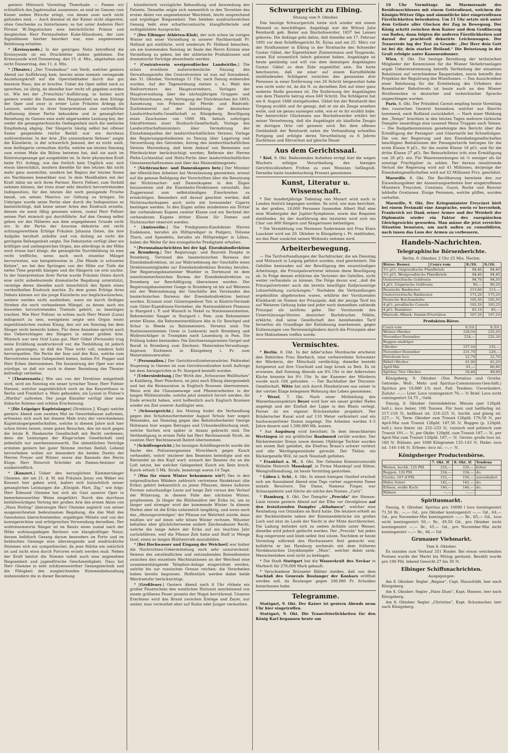gestern Mittwoch Vormittag Theerbude. — Fassen wir schließlich das Jagdresultat zusammen: es sind im Ganzen vom Kaiser sieben Hirsche erlegt, von denen zwei noch nicht gefunden sind. — Auch diesmal ist der Kaiser nicht abgereist, ohne Geschenke zu hinterlassen; so hat unter Anderen Herr Förster W.-Daguttschen eine beträchtliche Prämie und desgleichen Herr Forstaufseher Kube-Ißlaudszen, der zum Signalblasen hierher beordert war, eine angemessene Belohnung erhalten.
* [Kreissynode.] In der gestrigen Notiz betreffend die Kreissynode ist ein Druckfehler stehen geblieben. Die Kreissynode wird Donnerstag, den 15. d. Mts., abgehalten und nicht Donnerstag, den 11. d. Mts.
* [Theater.] „Der Troubadour“ von Verdi, welcher gestern Abend zur Aufführung kam, bewies seine niemals versagende Anziehungskraft auf die Opernliebhaber durch das gut besetzte Haus, das er brachte. Ueber die Oper selbst noch zu sprechen, ist übrig, da dieselbe hier recht oft gegeben worden ist. Wie bei der „Freischütz“-Aufführung, so hatten auch gestern wieder die Damen den Hauptantheil an dem Erfolge der Oper und zwar in erster Linie Fräulein Ardegg als Leonore, welche in ihrer Interpretation eine vortreffliche Auffassung dieser Partie bekundete und in gesanglicher Beziehung im Ganzen eine wohl abgerundete Leistung bot, der weder die gesangstechnische Gediegenheit noch die seelische Empfindung abging. Der Sängerin häufig selbst bei offener Szene gespendete reiche Beifall war ein durchaus wohlverdienter. In der Arie „Ein unnennbares Sehnen“ zeigte die Künstlerin, in der schwerlich Jemand, der es nicht weiß, eine Anfängerin vermuthen dürfte, welche am letzten Sonntag zum ersten Male die Bühne betreten hat, daß sie auch im Koloraturgesange gut ausgebildet ist. In ihrer physischen Kraft hatte Frl. Ardegg, wie das freilich kein Unglück war, sich etwas überschätzt, insofern dieselbe für den letzten Akt nicht mehr ganz ausreichte, sondern bei Beginn der letzten Szene ein Nachlassen bemerkbar war. In dem Maaßhalten mit der Kraft hätte sie sich ihren Partner, Herrn Fellner, zum Vorbild nehmen können, der trotz einer sehr deutlich hervortretenden Indisposition, für den letzten Akt noch genügende Frische besaß, um seinen Manrico zur Geltung zu bringen. Im Uebrigen wurde seine Partie aber durch die Indisposition so beeinträchtigt, daß keine seiner Arien den Eindruck erzielte, dessen sie sonst fähig gewesen wären, zumal Herr Fellner seinen Part mimisch gut durchführte. Auf den Gesang selbst gehen wir des Näheren aus dem angegebenen Grunde nicht ein. In der Partie der Azucena debutirte mit recht achtungswerthem Erfolge Fräulein Johanna Osten, die ihre Aufgabe herzhaft anfaßte und von Anfang an nicht die geringste Befangenheit zeigte. Die Debutantin verfügt über ein kräftiges und umfangreiches Organ, das allerdings in der Höhe noch etwas hart klingt; die gesangliche Durchbildung ist eine recht treffliche, wenn auch noch einzelne Mängel hervortreten, wie beispielsweise in „Die Hände in schweren Ketten“, wo bei den Sprüngen von der Höhe zur Tiefe die tiefen Töne gepreßt klangen und die Sängerin sie erst suchte. In der Interpretation ihrer Partie wurde Fräulein Osten durch eine nicht unbedeutende dramatische Begabung unterstützt, vermöge deren dieselbe auch hinsichtlich des Spiels einen vortheilhaften Eindruck machte. Zu dem guten Erfolge ihres Debuts können wir die junge Künstlerin nur beglückwünschen; weitere werden nicht ausbleiben, wenn sie durch fleißiges Streben die noch vorhandenen Mängel, zu denen auch ein bisweilen hervortretendes Tremolo gehört, zu beseitigen trachtet. Wie Herr Fellner, so schien auch Herr Monté (Luna) indisponirt zu sein, wenigstens zeigte sein Organ einen eigenthümlichen rauhen Klang, den wir am Sonntag bei dem Sänger nicht bemerkt haben. Für diese Annahme spricht auch das Ueberschlagen des Sängers in seiner großen Arie. Mimisch war sein Graf Luna gut. Herr Göbel (Fernando) trug seine Erzählung ausdrucksvoll vor, die Tonbildung ist jedoch noch gezwungen, so daß die Töne nicht voll, sondern hohl hervorquellen. Die Partie der Inez und des Ruiz, welche zum Hervortreten keine Gelegenheit bieten, hatten Frl. Popper und Herr Erben übernommen. Die Inszenirung der Oper war eine würdige, so daß wir auch in dieser Beziehung das Theater befriedigt verließen.
* [Theaternotiz.] Wie uns von der Direktion mitgetheilt wird, wird am Sonntag ein neuer lyrischer Tenor, Herr Folmer Hansen, welcher augenblicklich noch an das Konzerthaus in Berlin und Frankfurt a. Main gebunden, als Lyonel in Flotow's „Martha“ auftreten. Der junge Künstler verfügt über eine hübsche Stimme und schöne Erscheinung.
* [Die Leipziger Kupletsänger] (Direktion J. Kluge) welche gestern Abend zum zweiten Mal im Gewerbehause auftraten, erfreuten sich auch bei diesem Male trotz der verschiedenen Kupletsängergesellschaften, welche in diesem Jahre sich hier schon hören lassen, eines guten Besuches, den sie auch gegen die letzte R. Hankesche Gesellschaft mit Recht verdienen, denn die Leistungen der Kluge'schen Gesellschaft sind jedenfalls nur anerkennenswerth. Die sämmtlichen Vorträge ernteten gestern bei guter Stimme reichen Beifall. Lobend hervorheben wollen wir besonders die beiden Duetts der Herren Freyer und Winter, sowie das Basssolo des Herrn Kluge. Herr Heinrich Schröder als Damen-Imitator ist unübertrefflich.
* [Konzert.] Ueber den herzoglichen Kammersänger Glomme, der am 21. d. M. mit Fräulein Jenny von Weber ein Konzert hier geben wird, äußert sich hinsichtlich seiner gesanglichen Leistungen die „Königsb. Hart. Ztg.“ wie folgt: Herr Edmund Glomme hat sich als Gast unserer Oper in bemerkenswerther Weise eingeführt. Durch den durchaus beifallswürdigen Vortrag der großen Arie des ersten Aktes von „Hans Heiling“ überzeugte Herr Glomme sogleich von seiner ausgezeichneten bedeutsamen Begabung, die das Maß des Gewohnten überschreitenden, ergiebigen Mitteln und von der kunstgerechten und erfolgreichen Verwendung derselben. Der wohlrenommirte Sänger ist im Besitz eines zumal nach der Höhe wohlausgiebigen Baritons von klangkräftiger Natur, dessen helldisch Gesang darum besonders im Forte und im heldischen Gesange eine überzeugende und eindrückliche Stimmen sich ein sympathischer, da jene Stärke ein natürlich ist und nicht etwa durch Forciren erzielt werden muß. Neben der Kraft besitzt die Stimme indeß auch eine angenehme Biegsamkeit und jugendfrische Geschmeidigkeit. Dazu hat Herr Glomme in sehr schätzenswerther Gesangstechnik und die Fähigkeit des ausgleichenden Stimmenbehandlung insbesondere die in dieser Beziehung
künstlerisch vorzügliche Behandlung und Anwendung des Falsetts. Dasselbe zeigte sich namentlich in den Terzetten des ersten Aktes von angenehmster Weichheit, leicht ansprechend und ergiebiger Biegsamkeit. Den beleben ausdrucksreichen Gesang hebt eine scharfaccentuirte, klangfördernde und wohlgebildete Aussprache.
* [Der Elbinger Athleten-Klub], der sich schon im vorigen Winter mit einer Vorstellung in unserer Nachbarstadt Pr. Holland gut einführte, wird wiederum Pr. Holland besuchen, um am kommenden Sonntag im Saale des Herrn Kirsten eine Vorstellung zu geben, bei der athletische Produktionen und dramatische Vorträge abwechseln werden.
* [Centralverein westpreußischer Landwirthe.] Die schon erwähnte außerordentliche Sitzung des Verwaltungsraths des Centralvereins ist nun auf Sonnabend, den 31. Oktober, Vormittags 11 Uhr, nach Danzig einberufen worden. Auf der Tagesordnung stehen u. A.: Wahl des Stellvertreters des Hauptvorsteherѕ, Vorlagen der Hauptverwaltung über die nächstjährigen Gruppen- und Distriktsschauen, resp. Vertagung der Distriktsschau bis 1893; Aussetzung von Prämien für Pferde- und Rindvieh-Zuchtmaterial auf der Ausstellung der deutschen Landwirthschafts-Gesellschaft zu Königsberg; Bewilligung eines Zuschusses von 1000 Mk. behufs sofortigen Inkrafttretens einer Stutbuch-Gesellschaft; Vorlage des Landwirthschaftsministers über Vermehrung der Einnahmequellen der landwirthschaftlichen Vereine; Vorlage des Regierungspräsidenten zu Danzig über Lagerung und Verwerthung des Getreides; Antrag des landwirthschaftlichen Vereins Marienburg, daß beim Ankauf von Remonten nur Pferdezüchter berücksichtigt werden; Referate der Herren Plehn-Lichtenthal und Holtz-Parlin über landwirthschaftliches Genossenschaftswesen und über das Heimstättengesetz.
* [Nichtraucher- und Damenkupees betr.] Der Minister der öffentlichen Arbeiten hat Veranlassung genommen, erneut auf die genaue Befolgung der Vorschriften über die Benutzung der Nichtraucher- und Damenkupees in den Zügen hinzuweisen und die Eisenbahn-Direktionen veranlaßt, das Zugpersonal zum selbstständigen Einschreiten zu ermächtigen. Besonders soll darauf geachtet werden, daß Nichtraucherkupees auch nicht mit brennender Cigarre bestiegen werden. In den Zügen sollen mindestens ein Drittel der vorhandenen Kupees zweiter Klasse und ein Sechstel der vorhandenen Kupees dritter Klasse für Damen und Nichtraucher reservirt werden.
* [Amtsweihe.] Die Predigtamts-Kandidaten Herren Endemann, berufen als Hilfsprediger in Podgorz, Diözese Thorn, und Spendelin, berufen als Hilfsprediger in Löbau, haben die Weihe für das evangelische Predigtamt erhalten.
* [Personalnachrichten bei der kgl. Eisenbahndirektion zu Bromberg.] Der Regierungs- und Baurath Doepke in Bromberg, Vorstand des bautechnischen Bureaus der Eisenbahndirektion, ist zur Wahrnehmung der Geschäfte eines Direktionsmitgliedes zur Eisenbahndirektion Breslau berufen. Der Regierungsbaumeister Woehler in Dortmund ist dem maschinentechnischen Bureau der Eisenbahndirektion zu Bromberg zur Beschäftigung überwiesen worden. Der Regierungsbaumeister Goege in Bromberg ist bis auf Weiteres mit der Wahrnehmung der Geschäfte des Vorstandes des bautechnischen Bureaus der Eisenbahndirektion betraut worden. Ernannt sind: Güterexpedient Tolz in Küstrin-Vorstadt zum Güter-Expeditions-Vorsteher, die Stationsdiätare Plamann in Stargard i. P. und Wunsch in Nakel zu Stationsassistenten, Bahnmeister Saager in Stargard i. Pom. zum Bahnmeister erster Klasse, die Bahnmeisterdiätare Abs in Gr. Boschpol und Schur in Rheda zu Bahnmeistern. Versetzt sind: Die Stationsassistenten Giese in Laskowitz nach Bromberg und Wollenschläger in Trampken nach Lauenburg in Pom. Die Prüfung haben bestanden: Die Zeichnerasspiranten Gorgel und Boraß in Bromberg zum Zeichner, Materialien-Verwaltungs-Aspirant Eschment in Königsberg i. Pr. zum Materialienverwalter.
* [Personalien.] Der Gerichtsvollzieheranwärter, Feldwebel Stupening in Gnesen ist zum Gerichtsvollzieher kraft Auftrags bei dem Amtsgerichte in Pr. Stargard bestellt worden.
* [Uebersiedelung.] Der Wirth des „Schwarzen Wallfisches“ in Kahlberg, Herr Püncherа, ist jetzt nach Elbing übergesiedelt und hat die Restauration in Englisch Brunnen übernommen. Wenn erst die Chausseewege und Pflasterarbeiten in der langen Mühlenstraße, welche jetzt ziemlich forcirt werden, ihr Ende erreicht haben, wird hoffentlich auch Englisch Brunnen wieder ein Ziel unserer Ausflügler sein.
* [Schwurgericht.] Am Montag findet die Verhandlung gegen den Schuhmachermeister August Schulz hier wegen Meineides, am Dienstag gegen den Bahnhofsarbeiter George Hohmann hier wegen Betruges und Urkundenfälschung statt, welche Sachen erst später in Ansatz gebracht sind. Die Vertheidigung in ersten Falle hat Herr Rechtsanwalt Stroh, im zweiten Herr Rechtsanwalt Battré übernommen.
* [Schöffengericht.] Im heutigen Schöffengericht wurde die Sache des Polizeisergeanten Hirschbeck gegen Kusch verhandelt, welch' letzterer den Beamten beleidigte und ein Bierseidel an den Kopf warf; wonach der Beamte ihn an die Luft setzte, bei welcher Gelegenheit Kusch ein Bein brach. Kusch erhielt 5 Mk. Strafe, beantragt waren 14 Tage.
* [Was für einen Winter bekommen wir?] Das in den ostpreußischen Wäldern zahlreich vertretene Haidekraut (die Erika) gehört bekanntlich zu jenen Pflanzen, denen äußeren Formen naturkundige Leute auf lange Zeit voraus den Verlauf der Witterung, in diesem Falle den nächsten Winter, prophezeien. Je länger die Blüthenähre der Erika ist, um so länger und strenger wird der kommende Winter. In diesem Herbst aber ist die Erika unheimlich langährig, und wenn auch das „Ahnungsvermögen“ der Pflanze zur Wahrheit würde, dann müßten wir auf einen sehr bösen Winter rechnen. Mitunter behalten aber glücklicherweise andere Zeichendeuter Recht, welche die lange Aehre der Erika auf ein feuchtes Jahr zurückführen, weil die Pflanze Zeit hatte und Stoff in Menge fand, einen so langen Blüthentrieb auszubilden.
* [Bei Hochwasser und Eisgang der Weichsel] war bisher die Nachrichten-Uebermittelung noch sehr unzureichend. Seitens des umständlichen und zeitraubenden Botendienstes zwischen den einzelnen Wachtstationen an der Weichsel eine zusammenhängende Telephon-Anlage eingerichtet werden, welche bis zur russischen Grenze reichen; die Vorarbeiten haben bereits begonnen. Hoffentlich werden dabei beide Weichselufer berücksichtigt.
* [Großfeuer.] Gestern Abend nach 8 Uhr röthete ein großer Feuerschein den westlichen Horizont anscheinend von einem größeren Feuer jenseits der Nogat herrührend. Unseres Erachtens wird das Brand zwischen Einlage und Zeyer, nur weiter, man vermuthet aber auf Stuba oder Junger vermuthen.
Schwurgericht zu Elbing.
Sitzung vom 9. Oktober.
Das heutige Schwurgericht hatte sich wieder mit einem Meineid zu beschäftigen. Angeklagt war die Wittwe Julie Reinhardt geb. Bieler aus Bischofswerder, 1837 bei Lessen geboren. Die Anklage geht dahin, daß dieselbe am 17. Februar 1891 vor dem Schöffengericht Dt. Eylau und am 25. März vor der Strafkammer in Elbing in der Strafsache des Schneider Gustav Gäbel, der Eigenthümer Zimmermann und Taugowski, einen Eid wissentlich falsch geleistet haben. Angeklagte ist heute geständig und will von dem damaligen Angeklagten Gustav Gäbel zu dem Eide angestiftet sein. Sie hatte beschworen, daß sie einer auf einem Kartoffelfelde stattfindenden Schlägerei zwischen den genannten drei Personen in einer Entfernung von 20 Schritt beigewohnt habe was nicht wahr ist, da die N. zu derselben Zeit auf einer ganz anderen Stelle gewesen ist. Die Entfernung der Angeklagten von dem Thatorte betrug etwa 640 Schritt. Die Schlägerei hat am 8. August 1888 stattgefunden. Gäbel hat der Reinhardt den Vorgang erzählt und ihr gesagt, daß er sie als Zeuge ansehen wolle, und sie genau aussagen solle, wie er es ihr erzählt habe. Der Amtsrichter Glückmann aus Bischofswerder erklärt bei seiner Vernehmung, daß die Angeklagte als käufliche Zeugin im dortigen Orte viel genannt wird. Bei dem offenen Geständniß der Reinhardt nahm die Verhandlung schnellen Fortgang und erfolgte deren Verurtheilung zu 6 Jahren Zuchthaus und Ehrverlust auf gleiche Dauer.
Aus dem Gerichtssaal.
* Kiel, 8. Okt. Bedeutendes Aufsehen erregt hier die wegen Wuchers erfolgte Verurtheilung des hiesigen Gerichtsvollziehers Frohne zu zwei Monaten Gefängniß. Derselbe hatte hundertachtzig Prozent genommen.
Kunst, Literatur u. Wissenschaft.
* Der hundertjährige Todestag von Mozart wird auch in London festlich begangen werden. So wird, wie man berichtet, in der großen, 18,000 Personen fassenden Albert Hall eine eine Wiedergabe der Jupiter-Symphonie, sowie das Requiem stattfinden. An der Ausführung des letzteren wird sich ein Chor von 800 Sängern und Sängerinnen betheiligen.
* Die Vermählung von Hermann Sudermann mit Frau Klara Lauckner wird am 20. Oktober in Königsberg i. Pr. stattfinden, wo das Paar zunächst seinen Wohnsitz nehmen wird.
Arbeiterbewegung.
— Die Tarifverhandlungen der Buchdrucker, die am Dienstag und Mittwoch in Leipzig geführt wurden, sind gescheitert. Die Gehilfen bestanden auf der Bewilligung des neunstündigen Arbeitstags, die Prinzipalsvertreter lehnten diese Bewilligung ab. In Folge dessen erklärten die Vertreter der Gehilfen, nicht weiter verhandeln zu können. Die Folge davon war, „daß die Prinzipalvertreter auch die bereits bewilligte fünfprozentige Lohnerhöhung zurückzogen.“ Nachdem die Verhandlungen ergebnißlos abgebrochen waren, erklärte der Vorsitzenden Klinkhardt im Namen der Prinzipale, daß der jetzige Tarif bis auf Weiteres Geltung habe und jeder nach demselben zahlende Prinzipal als tariftreu gelte. Der Vorsitzende des Unterstützungs-Vereins deutscher Buchdrucker, Döblin, erklärte, daß seine Gesellschaft den bestehenden Tarif fernerhin als Grundlage der Entlohnung anerkennen, gegen Entlassungen von Vereinsmitgliedern durch die Prinzipale aber ihre Maßnahmen treffen werde.
Vermischtes.
* Berlin, 8. Okt. In der Adler'schen Mordsache erscheint den Behörden Frau Bierbach, eine verheirathete Schwester der Mörderin, der Mitschuld verdächtig; dieselbe besteht fortgesetzt auf ihre Unschuld und liegt krank zu Bett. Es ist erwiesen, daß Sonntag Abends um 8¾ Uhr in der Adlerschen Küche brannte bis 9½ Uhr. In der Kammer der Mörderin wurde auch Gift gefunden. — Der Buchhalter der Disconto-Gesellschaft, Witte hat sich durch Hinabstürzen aus seiner in der vierten Etage belegenen Wohnung das Leben genommen.
* Wesel, 7. Okt. Nach einer Mittheilung des Wasserbauinspektors Beyer wird hier ein neuer großer Hafen angelegt und der Einfluß der Lippe in den Rhein verlegt. Ferner ist ein eigener Brückenhafen projektirt. Der Brüderischer Kanal wird auf 110 Meter verbreitert und ein hochwasserfreier Damm angelegt. Die Arbeiten werden 4–5 Jahre dauern und 1,500,000 Mk. kosten.
* Aus Augsburg wird berichtet: In dem benachbarten Wertingen ist ein gräßlicher Raubmord verübt worden. Der Bäckermeister Braun sowie dessen 19jährige Tochter wurden mit einem Beil getödtet, die Ehefrau Braun's schwer verletzt und alle Werthgegenstände geraubt. Der Thäter, ein Bäckergeselle Will, ist nach Neustadt geflohen.
* Frankfurt a. M., 8. Okt. Der Geheime Kommerzienrath Wilhelm Heinrich Manskopf, in Firma Manskopf und Söhne, Weingroßhandlung, ist heute Vormittag gestorben.
* Lüben i. Schl., 6. Okt. In einem hiesigen Gasthof erschoß sich am Sonnabend Abend eine Tags vorher zugereiste Dame mittels Revolvers. Die Dame, Namens Finger, war Schauspielerin und führte als solche den Namen „Corti“.
* Hamburg, 8. Okt. Der Dampfer „Procida“ der Sloman-Linie rannte gestern Abend auf der Elbe vor Oevelgönne auf den festsitzenden Dampfer „Athabasca“, welcher eine Reisladung von Ostindien an Bord hatte. Die letztere erhielt an der Backbordseite neben der Kommandobrücke ein großes Loch und sitzt im Laufe der Nacht in der Mitte durchbrochen. Die Ladung befindet sich zu sieben Achteln unter Wasser, dieselbe wird jedoch gelöscht werden. Der „Procida“ hat jeden Bug eingerannt und blieb selbst fest sitzen. Nachdem er heute Vormittag während des Hochwassers flott gemacht war, kollidirte er bei Hamburg nochmals mit dem früheren Norddeutschen Lloyddampfer „Main“, welcher dabei sank; Menschenleben sind nicht zu beklagen.
* Die Stadt Stuttgart hat die Wasserkraft des Neckar in Marbach für 270,000 Mark gekauft.
* Verschiedene Brüsseler Blätter melden, daß von dem Nachlaß des Generals Boulanger der Konkurs eröffnet werden soll, da Boulanger gegen 200,000 Fr. Schulden hinterlassen habe.
Telegramme.
Stuttgart, 9. Okt. Der Kaiser ist gestern Abends neun Uhr hier eingetroffen.
Stuttgart, 9. Okt. Die Trauerfeierlichkeiten für den König Karl begannen heute um
10 Uhr Vormittags im Marmorsaale des Residenzschlosses mit einem Gottesdienst, welchem die Königin-Wittwe Olga und sämmtliche hier eingetroffenen Fürstlichkeiten beiwohnten. Um 11 Uhr setzte sich unter dem Geläute aller Glocken der Zug in Bewegung. Der König schritt zwischen dem Kaiser und dem Großherzog von Baden, dann folgten die anderen Fürstlichkeiten und darauf der prachtvoll dekorirte Leichenwagen. Der Trauerrede lag der Text zu Grunde: „Der Herr dein Gott ist bei dir, dein starker Heiland.“ Die Beisetzung in der Gruft erfolgte unter Kanonendonner.
Wien, 8. Okt. Die heutige Berathung der technischen Mitglieder der Kommission für die Wiener Verkehrsanlagen ergab Uebereinstimmung betreffs Vertheilung der einzelnen Bahnlinien auf verschiedene Bauperioden, sowie betreffs des Projektes der Regulirung des Wienflusses. — Das Ausschreiben einer Belohnung für die Ermittelung des Urhebers des Rosenthaler Bahnfrevels ist heute auch an den Wiener Straßenecken in deutscher und tschechischer Sprache angeschlagen worden.
Paris, 8. Okt. Der Präsident Carnot empfing heute Vormittag den russischen General Annenkow, welcher aus Biarritz kommend, nach Rußland zurückkehrt. — Nach einer Meldung des „Temps“ brachten in den letzten Tagen mehrere türkische Dampfer neuerdings eine tausend Mann Truppen nach Yemen. — Die Budgetkommission genehmigte den Bericht über die Ermäßigung der Passagier- und Gütertarife bei Schnellzügen. Die von der Regierung und den Eisenbahngesellschaften bewilligten Reduktionen der Passagiertarife betragen für die erste Klasse 9 pCt., für die zweite Klasse 18 pCt. und für die dritte Klasse 27 pCt. Bei Retourbilleten tritt eine Ermäßigung von 20 pCt. ein. Für Waarensendungen ist ⅕ weniger als für sonstige Frachtgüter zu zahlen. Der daraus resultirende Verlust der Regierung wird auf 41 Millionen, derjenige der Eisenbahngesellschaften wird auf 42 Millionen Frcs. geschätzt.
Marseille, 8. Okt. Die Bevölkerung bereitete den zur Einweihungsfeier der Assanirungsarbeiten hier eingetroffenen Ministern Freycinet, Constans, Guyot, Roche und Rouvier lebhafte Ovationen. Einige Personen, welche pfiffen, wurden verhaftet.
Marseille, 9. Okt. Der Kriegsminister Freycinet hielt bei einem Festmahl eine Ansprache, worin er hervorhob, Frankreich sei Dank seiner Armee und der Weisheit der Diplomatie wieder ein Faktor des europäischen Gleichgewichts geworden. Man müsse die jetzt erreichte Situation benutzen, um nach außen zu consolidiren, nach innen das Loos der Armen zu verbessern.
Handels-Nachrichten.
Telegraphische Börsenberichte.
Berlin, 9. Oktober, 2 Uhr 25 Min. Nachm.
| Börse: Besser. | Cours vom | 8./10. | 9./10. |
| --- | --- | --- | --- |
| 3½ pCt. Ostpreußische Pfandbriefe | | 94,40 | 94,40 |
| 3½ pCt. Westpreußische Pfandbriefe | | 94,40 | 94,40 |
| Oesterreichische Goldrente | | 94,70 | 94,50 |
| 4 pCt. Ungarische Goldrente | | 90,— | 90,20 |
| Russische Banknoten | | 213,60 | 213,— |
| Oesterreichische Banknoten | | 173,20 | 173,20 |
| Deutsche Reichsanleihe | | 105,50 | 105,50 |
| 4 pCt. preußische Consols | | 105,20 | 105,25 |
| 4 pCt. Rumänier | | 83,10 | 83,— |
| Marienb.-Mlawk. Stamm-Prioritäten | | 107,20 | 107,20 |
Produkten-Börse.
| Cours vom | 8./10. | 9./10. |
| Weizen Oktober | 228,50 | 225,20 |
| November-Dezember | 228,— | 225,20 |
| Roggen niedriger. | | |
| Oktober | 237,50 | 235,— |
| November-Dezember | 231,70 | 229,— |
| Petroleum loco | 22,70 | 22,70 |
| Rüböl Oktober | 61,90 | 62,20 |
| April-Mai | 61,— | 60,80 |
| Spiritus 70er Oktober | 50,40 | 49,90 |
Königsberg, 9. Oktober. (Von Portatius und Grothe, Getreide-, Woll-, Mehl- und Spiritus-Commissions-Geschäft.) Spiritus pro 10,000 L% excl. Faß. Tendenz: Unverändert. Zufuhr: —,— Liter. Loco contingentirt 76,— ℳ Brief. Loco nicht contingentirt 54,75 „ Geld.
Danzig, 8. Oktober. Getreidebörse. Weizen (per 126pfd. holl.): loco fester, 100 Tonnen. Für bunt und hellfarbig inl. 217–218 ℳ, hellbunt inl. 224–225 ℳ, hochb. und glasig inl. 227,— ℳ, Term. Oktober zum Transit 126pfd. 179,50 ℳ, per April-Mai zum Transit 126pfd. 187,50 ℳ. Roggen (p. 120pfd. holl.): loco fester, inl. 232–233 ℳ, russisch und polnisch zum Transit 191,— ℳ, per Oktbr. 120pfd. zum Transit 187,— ℳ, per April-Mai zum Transit 120pfd. 187,— ℳ. Gerste: große loco inl. 160 ℳ. Rübsen: per 1000 Kilogramm 133–143 ℳ. Hafer: loco inl. 144–146 ℳ. Erbsen: loco inl. —,— ℳ.
Königsberger Productenbörse.
| | 7. Okt. ℳ | 8. Okt. ℳ | Tendenz |
| --- | --- | --- | --- |
| Weizen, hochb. 125 Pfd. | 216,— | 220,— | höher |
| Roggen, 120 Pfd. | 224,— | 224,— | do. |
| Gerste, 107–8 Pfd. | 152,— | 150,— | unverändert |
| Hafer, feiner | 142,— | 142,— | do. |
| Erbsen, weiße Koch- | 140,— | 140,— | do. |
| Rübsen | —,— | —,— | |
Spiritusmarkt.
Danzig, 8. Oktober. Spiritus pro 10000 l loco kontingentirt 71,50 Br., —,— Gd., pro Oktober kontingentirt —,— Gd., 64,— Gd., pro November-Mai kontingentirt —,— Br., 65,— Gd., loco nicht kontingentirt 50,— Br., 49,50 Gd., pro Oktober nicht kontingentirt —,— Br., 45,— Gd., pro November-Mai nicht kontingentirt —,— Br., 46,— Gd.
Grunauer Viehmarkt.
Vom 8. Oktober.
Es standen zum Verkauf 351 Rinder. Bei etwas weichenden Preisen wurde der Markt bis Mittag geräumt. Bezahlt wurde pro 100 Pfd. lebend Gewicht 27 bis 30 ℳ.
Elbinger Schiffsnachrichten.
Ausgegangen:
Am 8. Oktober. Segler „Regine“, Capt. Hauschildt, leer nach Königsberg.
Am 8. Oktober. Segler „Hans Illum“, Kapt. Hansen, leer nach Königsberg.
Am 8. Oktober. Segler „Christine“, Kapt. Schumacher, leer nach Königsberg.